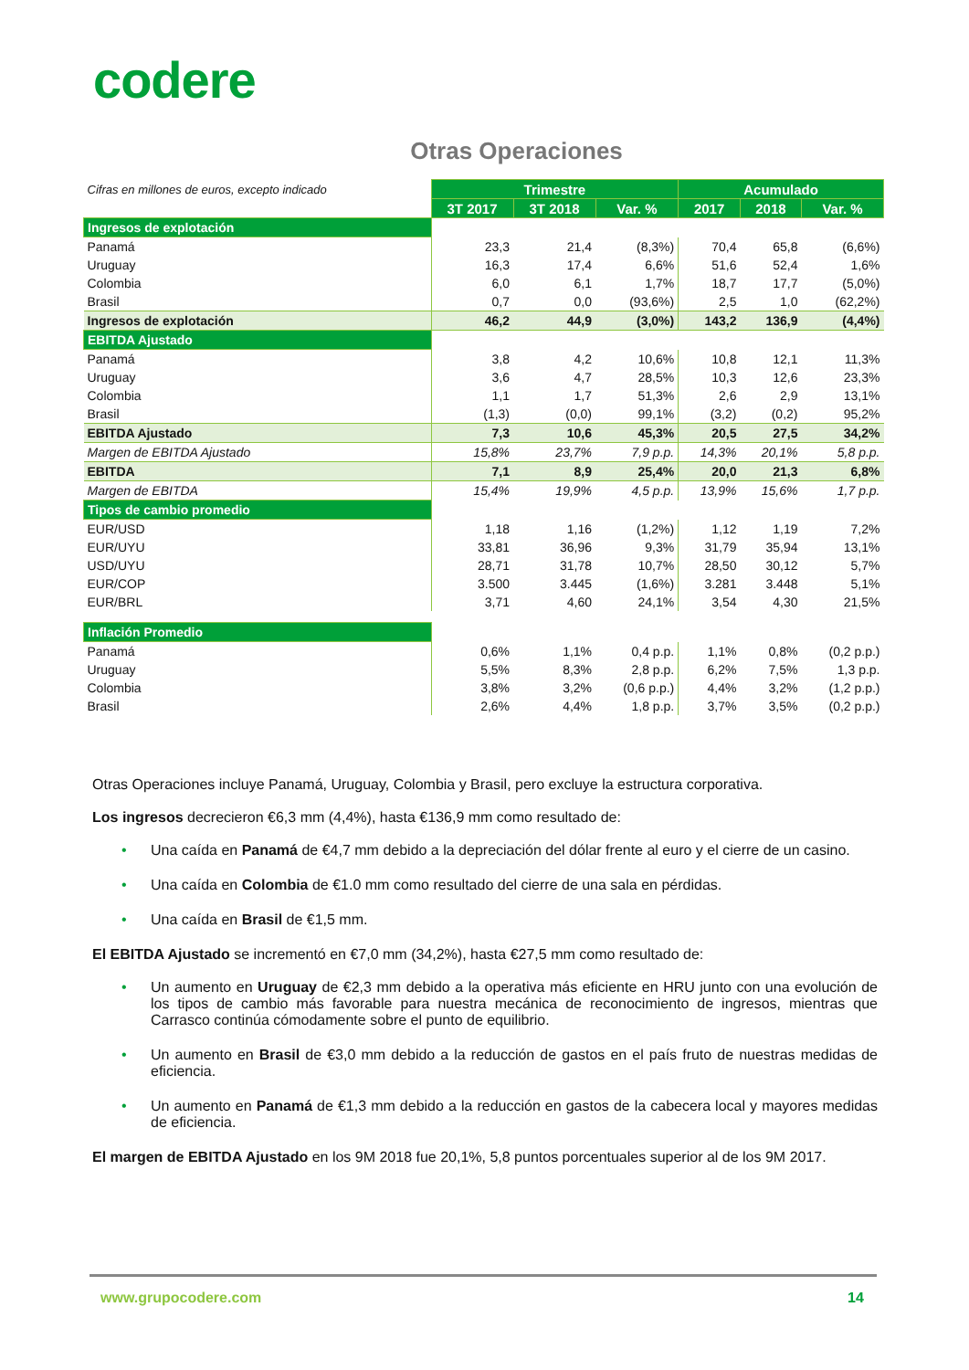codere
Otras Operaciones
| Cifras en millones de euros, excepto indicado | Trimestre | | | Acumulado | | |
| | 3T 2017 | 3T 2018 | Var. % | 2017 | 2018 | Var. % |
| Ingresos de explotación | | | | | | |
| Panamá | 23,3 | 21,4 | (8,3%) | 70,4 | 65,8 | (6,6%) |
| Uruguay | 16,3 | 17,4 | 6,6% | 51,6 | 52,4 | 1,6% |
| Colombia | 6,0 | 6,1 | 1,7% | 18,7 | 17,7 | (5,0%) |
| Brasil | 0,7 | 0,0 | (93,6%) | 2,5 | 1,0 | (62,2%) |
| Ingresos de explotación | 46,2 | 44,9 | (3,0%) | 143,2 | 136,9 | (4,4%) |
| EBITDA Ajustado | | | | | | |
| Panamá | 3,8 | 4,2 | 10,6% | 10,8 | 12,1 | 11,3% |
| Uruguay | 3,6 | 4,7 | 28,5% | 10,3 | 12,6 | 23,3% |
| Colombia | 1,1 | 1,7 | 51,3% | 2,6 | 2,9 | 13,1% |
| Brasil | (1,3) | (0,0) | 99,1% | (3,2) | (0,2) | 95,2% |
| EBITDA Ajustado | 7,3 | 10,6 | 45,3% | 20,5 | 27,5 | 34,2% |
| Margen de EBITDA Ajustado | 15,8% | 23,7% | 7,9 p.p. | 14,3% | 20,1% | 5,8 p.p. |
| EBITDA | 7,1 | 8,9 | 25,4% | 20,0 | 21,3 | 6,8% |
| Margen de EBITDA | 15,4% | 19,9% | 4,5 p.p. | 13,9% | 15,6% | 1,7 p.p. |
| Tipos de cambio promedio | | | | | | |
| EUR/USD | 1,18 | 1,16 | (1,2%) | 1,12 | 1,19 | 7,2% |
| EUR/UYU | 33,81 | 36,96 | 9,3% | 31,79 | 35,94 | 13,1% |
| USD/UYU | 28,71 | 31,78 | 10,7% | 28,50 | 30,12 | 5,7% |
| EUR/COP | 3.500 | 3.445 | (1,6%) | 3.281 | 3.448 | 5,1% |
| EUR/BRL | 3,71 | 4,60 | 24,1% | 3,54 | 4,30 | 21,5% |
| Inflación Promedio | | | | | | |
| Panamá | 0,6% | 1,1% | 0,4 p.p. | 1,1% | 0,8% | (0,2 p.p.) |
| Uruguay | 5,5% | 8,3% | 2,8 p.p. | 6,2% | 7,5% | 1,3 p.p. |
| Colombia | 3,8% | 3,2% | (0,6 p.p.) | 4,4% | 3,2% | (1,2 p.p.) |
| Brasil | 2,6% | 4,4% | 1,8 p.p. | 3,7% | 3,5% | (0,2 p.p.) |
Otras Operaciones incluye Panamá, Uruguay, Colombia y Brasil, pero excluye la estructura corporativa.
Los ingresos decrecieron €6,3 mm (4,4%), hasta €136,9 mm como resultado de:
• Una caída en Panamá de €4,7 mm debido a la depreciación del dólar frente al euro y el cierre de un casino.
• Una caída en Colombia de €1.0 mm como resultado del cierre de una sala en pérdidas.
• Una caída en Brasil de €1,5 mm.
El EBITDA Ajustado se incrementó en €7,0 mm (34,2%), hasta €27,5 mm como resultado de:
• Un aumento en Uruguay de €2,3 mm debido a la operativa más eficiente en HRU junto con una evolución de los tipos de cambio más favorable para nuestra mecánica de reconocimiento de ingresos, mientras que Carrasco continúa cómodamente sobre el punto de equilibrio.
• Un aumento en Brasil de €3,0 mm debido a la reducción de gastos en el país fruto de nuestras medidas de eficiencia.
• Un aumento en Panamá de €1,3 mm debido a la reducción en gastos de la cabecera local y mayores medidas de eficiencia.
El margen de EBITDA Ajustado en los 9M 2018 fue 20,1%, 5,8 puntos porcentuales superior al de los 9M 2017.
www.grupocodere.com 14